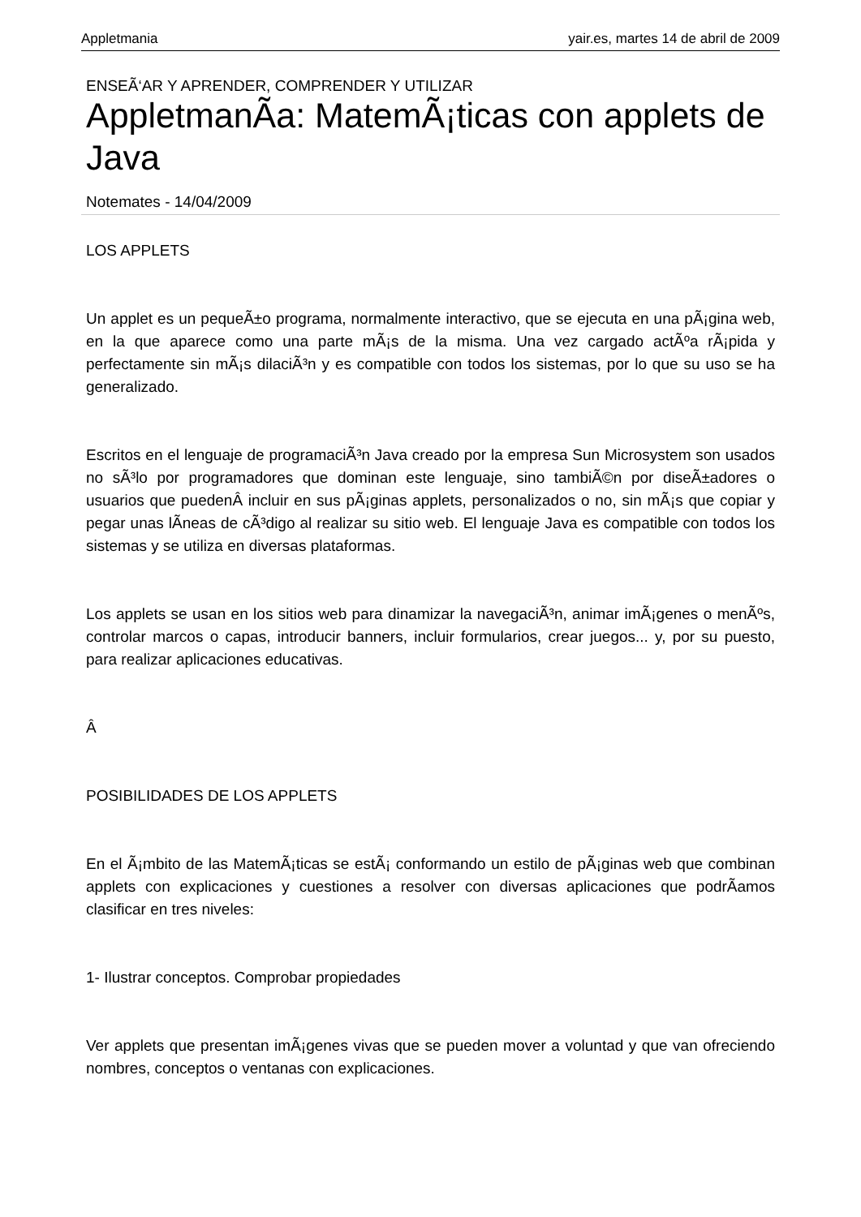Appletmania yair.es, martes 14 de abril de 2009
ENSEÃ‘AR Y APRENDER, COMPRENDER Y UTILIZAR
AppletmanÃ­a: MatemÃ¡ticas con applets de Java
Notemates - 14/04/2009
LOS APPLETS
Un applet es un pequeÃ±o programa, normalmente interactivo, que se ejecuta en una pÃ¡gina web, en la que aparece como una parte mÃ¡s de la misma. Una vez cargado actÃºa rÃ¡pida y perfectamente sin mÃ¡s dilaciÃ³n y es compatible con todos los sistemas, por lo que su uso se ha generalizado.
Escritos en el lenguaje de programaciÃ³n Java creado por la empresa Sun Microsystem son usados no sÃ³lo por programadores que dominan este lenguaje, sino tambiÃ©n por diseÃ±adores o usuarios que puedenÂ incluir en sus pÃ¡ginas applets, personalizados o no, sin mÃ¡s que copiar y pegar unas lÃ­neas de cÃ³digo al realizar su sitio web. El lenguaje Java es compatible con todos los sistemas y se utiliza en diversas plataformas.
Los applets se usan en los sitios web para dinamizar la navegaciÃ³n, animar imÃ¡genes o menÃºs, controlar marcos o capas, introducir banners, incluir formularios, crear juegos... y, por su puesto, para realizar aplicaciones educativas.
Â
POSIBILIDADES DE LOS APPLETS
En el Ã¡mbito de las MatemÃ¡ticas se estÃ¡ conformando un estilo de pÃ¡ginas web que combinan applets con explicaciones y cuestiones a resolver con diversas aplicaciones que podrÃ­amos clasificar en tres niveles:
1- Ilustrar conceptos. Comprobar propiedades
Ver applets que presentan imÃ¡genes vivas que se pueden mover a voluntad y que van ofreciendo nombres, conceptos o ventanas con explicaciones.